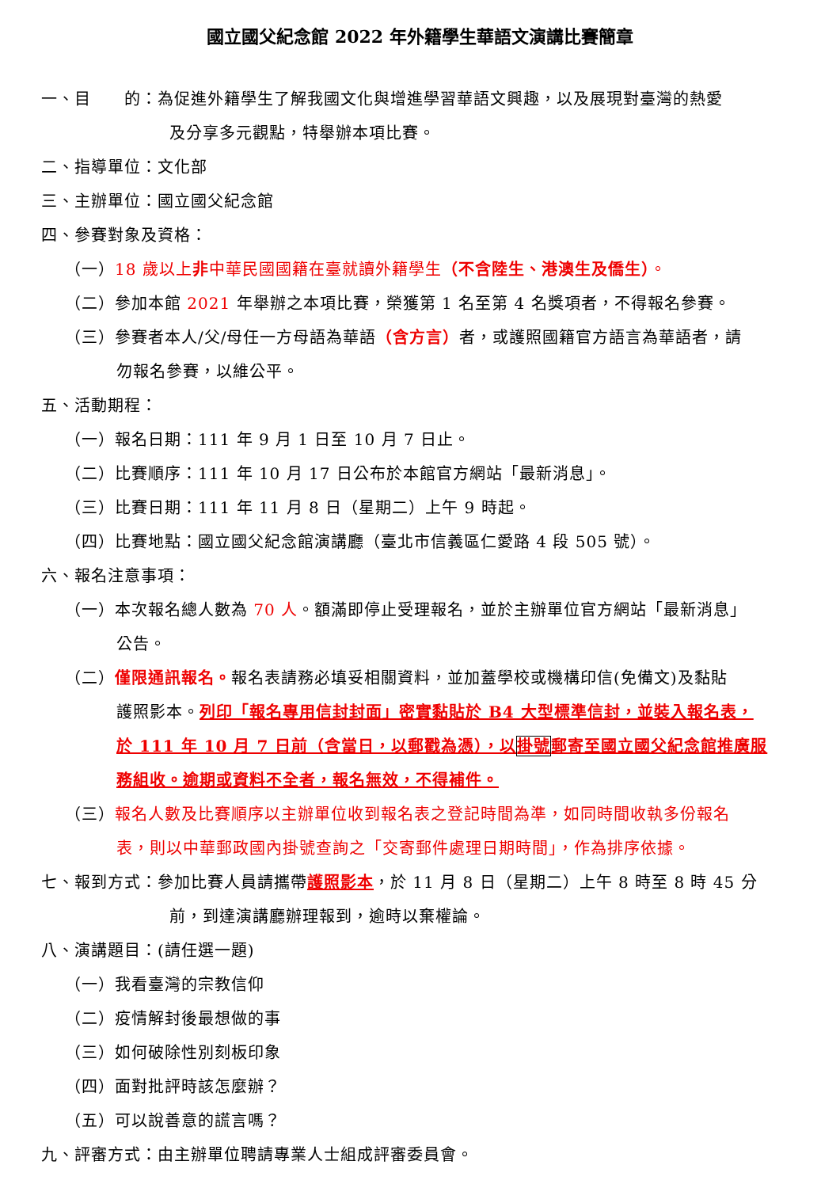國立國父紀念館 2022 年外籍學生華語文演講比賽簡章
一、目　　的：為促進外籍學生了解我國文化與增進學習華語文興趣，以及展現對臺灣的熱愛
及分享多元觀點，特舉辦本項比賽。
二、指導單位：文化部
三、主辦單位：國立國父紀念館
四、參賽對象及資格：
（一）18 歲以上非中華民國國籍在臺就讀外籍學生（不含陸生、港澳生及僑生）。
（二）參加本館 2021 年舉辦之本項比賽，榮獲第 1 名至第 4 名獎項者，不得報名參賽。
（三）參賽者本人/父/母任一方母語為華語（含方言）者，或護照國籍官方語言為華語者，請
勿報名參賽，以維公平。
五、活動期程：
（一）報名日期：111 年 9 月 1 日至 10 月 7 日止。
（二）比賽順序：111 年 10 月 17 日公布於本館官方網站「最新消息」。
（三）比賽日期：111 年 11 月 8 日（星期二）上午 9 時起。
（四）比賽地點：國立國父紀念館演講廳（臺北市信義區仁愛路 4 段 505 號）。
六、報名注意事項：
（一）本次報名總人數為 70 人。額滿即停止受理報名，並於主辦單位官方網站「最新消息」
公告。
（二）僅限通訊報名。報名表請務必填妥相關資料，並加蓋學校或機構印信(免備文)及黏貼
護照影本。列印「報名專用信封封面」密實黏貼於 B4 大型標準信封，並裝入報名表，
於 111 年 10 月 7 日前（含當日，以郵戳為憑），以掛號郵寄至國立國父紀念館推廣服
務組收。逾期或資料不全者，報名無效，不得補件。
（三）報名人數及比賽順序以主辦單位收到報名表之登記時間為準，如同時間收執多份報名
表，則以中華郵政國內掛號查詢之「交寄郵件處理日期時間」，作為排序依據。
七、報到方式：參加比賽人員請攜帶護照影本，於 11 月 8 日（星期二）上午 8 時至 8 時 45 分
前，到達演講廳辦理報到，逾時以棄權論。
八、演講題目：(請任選一題)
（一）我看臺灣的宗教信仰
（二）疫情解封後最想做的事
（三）如何破除性別刻板印象
（四）面對批評時該怎麼辦？
（五）可以說善意的謊言嗎？
九、評審方式：由主辦單位聘請專業人士組成評審委員會。